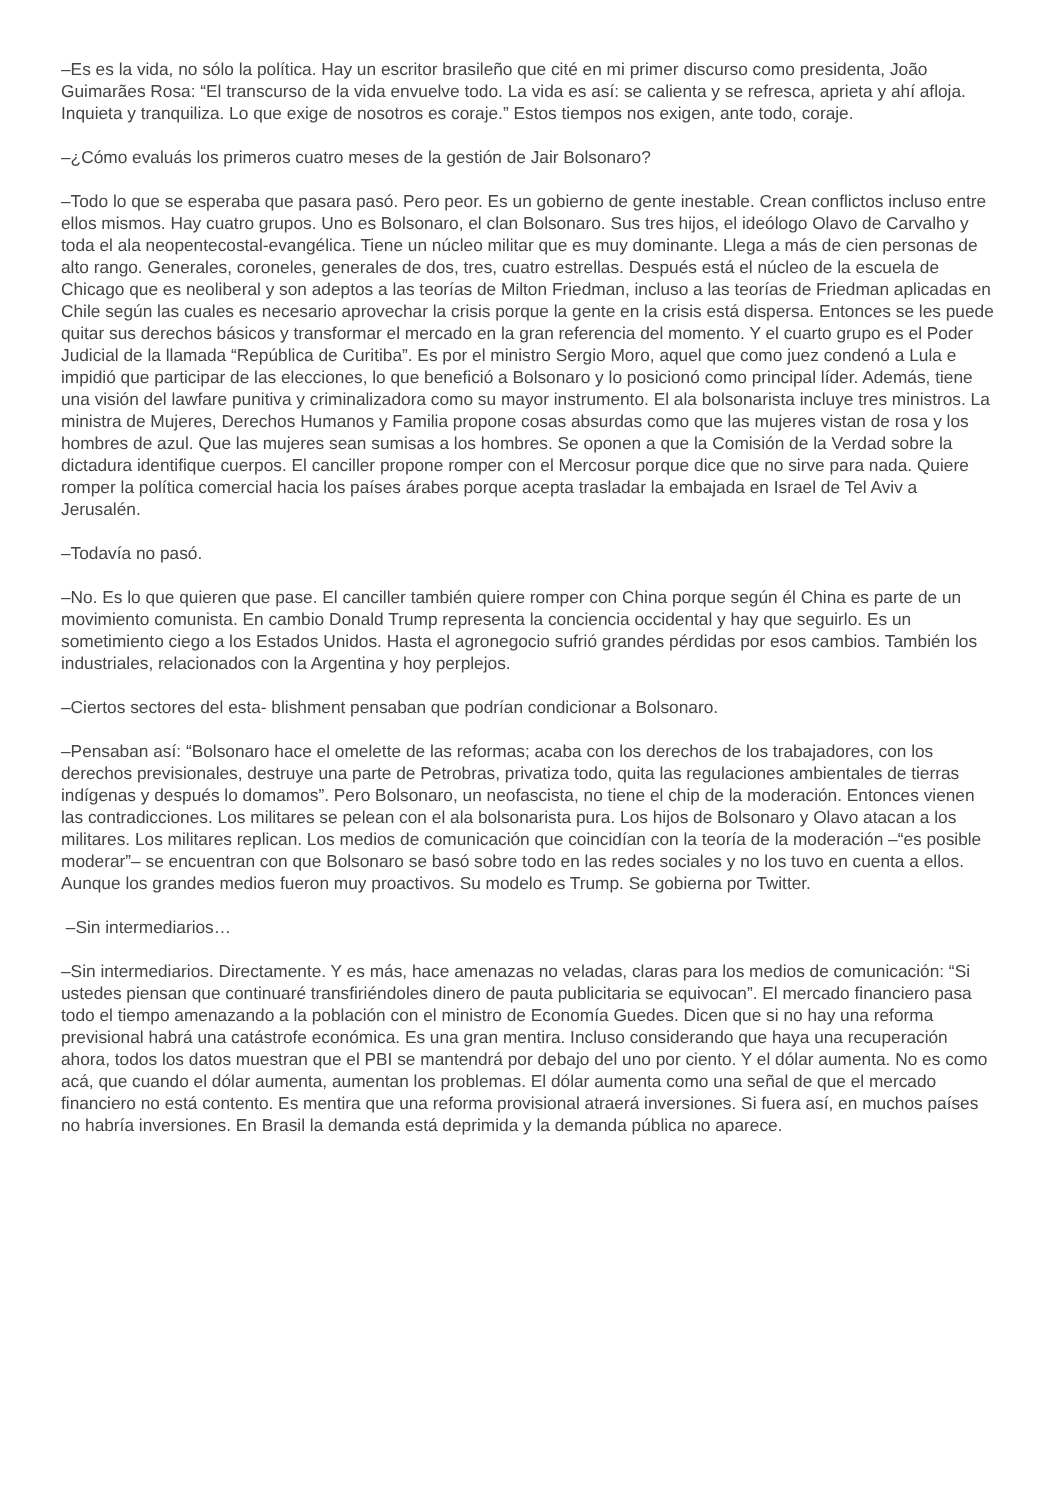–Es es la vida, no sólo la política. Hay un escritor brasileño que cité en mi primer discurso como presidenta, João Guimarães Rosa: “El transcurso de la vida envuelve todo. La vida es así: se calienta y se refresca, aprieta y ahí afloja. Inquieta y tranquiliza. Lo que exige de nosotros es coraje.” Estos tiempos nos exigen, ante todo, coraje.
–¿Cómo evaluás los primeros cuatro meses de la gestión de Jair Bolsonaro?
–Todo lo que se esperaba que pasara pasó. Pero peor. Es un gobierno de gente inestable. Crean conflictos incluso entre ellos mismos. Hay cuatro grupos. Uno es Bolsonaro, el clan Bolsonaro. Sus tres hijos, el ideólogo Olavo de Carvalho y toda el ala neopentecostal-evangélica. Tiene un núcleo militar que es muy dominante. Llega a más de cien personas de alto rango. Generales, coroneles, generales de dos, tres, cuatro estrellas. Después está el núcleo de la escuela de Chicago que es neoliberal y son adeptos a las teorías de Milton Friedman, incluso a las teorías de Friedman aplicadas en Chile según las cuales es necesario aprovechar la crisis porque la gente en la crisis está dispersa. Entonces se les puede quitar sus derechos básicos y transformar el mercado en la gran referencia del momento. Y el cuarto grupo es el Poder Judicial de la llamada “República de Curitiba”. Es por el ministro Sergio Moro, aquel que como juez condenó a Lula e impidió que participar de las elecciones, lo que benefició a Bolsonaro y lo posicionó como principal líder. Además, tiene una visión del lawfare punitiva y criminalizadora como su mayor instrumento. El ala bolsonarista incluye tres ministros. La ministra de Mujeres, Derechos Humanos y Familia propone cosas absurdas como que las mujeres vistan de rosa y los hombres de azul. Que las mujeres sean sumisas a los hombres. Se oponen a que la Comisión de la Verdad sobre la dictadura identifique cuerpos. El canciller propone romper con el Mercosur porque dice que no sirve para nada. Quiere romper la política comercial hacia los países árabes porque acepta trasladar la embajada en Israel de Tel Aviv a Jerusalén.
–Todavía no pasó.
–No. Es lo que quieren que pase. El canciller también quiere romper con China porque según él China es parte de un movimiento comunista. En cambio Donald Trump representa la conciencia occidental y hay que seguirlo. Es un sometimiento ciego a los Estados Unidos. Hasta el agronegocio sufrió grandes pérdidas por esos cambios. También los industriales, relacionados con la Argentina y hoy perplejos.
–Ciertos sectores del esta- blishment pensaban que podrían condicionar a Bolsonaro.
–Pensaban así: “Bolsonaro hace el omelette de las reformas; acaba con los derechos de los trabajadores, con los derechos previsionales, destruye una parte de Petrobras, privatiza todo, quita las regulaciones ambientales de tierras indígenas y después lo domamos”. Pero Bolsonaro, un neofascista, no tiene el chip de la moderación. Entonces vienen las contradicciones. Los militares se pelean con el ala bolsonarista pura. Los hijos de Bolsonaro y Olavo atacan a los militares. Los militares replican. Los medios de comunicación que coincidían con la teoría de la moderación –“es posible moderar”– se encuentran con que Bolsonaro se basó sobre todo en las redes sociales y no los tuvo en cuenta a ellos. Aunque los grandes medios fueron muy proactivos. Su modelo es Trump. Se gobierna por Twitter.
–Sin intermediarios…
–Sin intermediarios. Directamente. Y es más, hace amenazas no veladas, claras para los medios de comunicación: “Si ustedes piensan que continuaré transfiriéndoles dinero de pauta publicitaria se equivocan”. El mercado financiero pasa todo el tiempo amenazando a la población con el ministro de Economía Guedes. Dicen que si no hay una reforma previsional habrá una catástrofe económica. Es una gran mentira. Incluso considerando que haya una recuperación ahora, todos los datos muestran que el PBI se mantendrá por debajo del uno por ciento. Y el dólar aumenta. No es como acá, que cuando el dólar aumenta, aumentan los problemas. El dólar aumenta como una señal de que el mercado financiero no está contento. Es mentira que una reforma provisional atraerá inversiones. Si fuera así, en muchos países no habría inversiones. En Brasil la demanda está deprimida y la demanda pública no aparece.